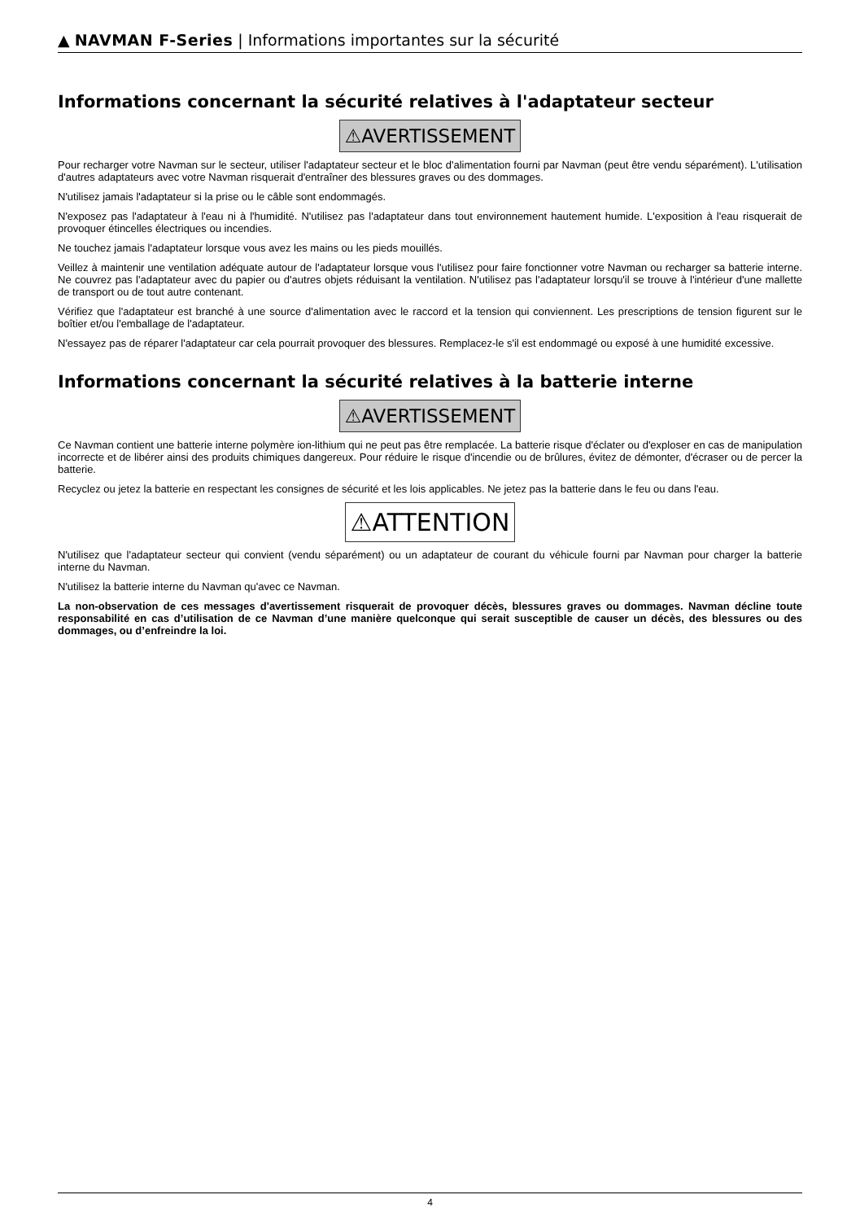▲ NAVMAN F-Series | Informations importantes sur la sécurité
Informations concernant la sécurité relatives à l'adaptateur secteur
⚠AVERTISSEMENT
Pour recharger votre Navman sur le secteur, utiliser l'adaptateur secteur et le bloc d'alimentation fourni par Navman (peut être vendu séparément). L'utilisation d'autres adaptateurs avec votre Navman risquerait d'entraîner des blessures graves ou des dommages.
N'utilisez jamais l'adaptateur si la prise ou le câble sont endommagés.
N'exposez pas l'adaptateur à l'eau ni à l'humidité. N'utilisez pas l'adaptateur dans tout environnement hautement humide. L'exposition à l'eau risquerait de provoquer étincelles électriques ou incendies.
Ne touchez jamais l'adaptateur lorsque vous avez les mains ou les pieds mouillés.
Veillez à maintenir une ventilation adéquate autour de l'adaptateur lorsque vous l'utilisez pour faire fonctionner votre Navman ou recharger sa batterie interne. Ne couvrez pas l'adaptateur avec du papier ou d'autres objets réduisant la ventilation. N'utilisez pas l'adaptateur lorsqu'il se trouve à l'intérieur d'une mallette de transport ou de tout autre contenant.
Vérifiez que l'adaptateur est branché à une source d'alimentation avec le raccord et la tension qui conviennent. Les prescriptions de tension figurent sur le boîtier et/ou l'emballage de l'adaptateur.
N'essayez pas de réparer l'adaptateur car cela pourrait provoquer des blessures. Remplacez-le s'il est endommagé ou exposé à une humidité excessive.
Informations concernant la sécurité relatives à la batterie interne
⚠AVERTISSEMENT
Ce Navman contient une batterie interne polymère ion-lithium qui ne peut pas être remplacée. La batterie risque d'éclater ou d'exploser en cas de manipulation incorrecte et de libérer ainsi des produits chimiques dangereux. Pour réduire le risque d'incendie ou de brûlures, évitez de démonter, d'écraser ou de percer la batterie.
Recyclez ou jetez la batterie en respectant les consignes de sécurité et les lois applicables. Ne jetez pas la batterie dans le feu ou dans l'eau.
⚠ATTENTION
N'utilisez que l'adaptateur secteur qui convient (vendu séparément) ou un adaptateur de courant du véhicule fourni par Navman pour charger la batterie interne du Navman.
N'utilisez la batterie interne du Navman qu'avec ce Navman.
La non-observation de ces messages d'avertissement risquerait de provoquer décès, blessures graves ou dommages. Navman décline toute responsabilité en cas d’utilisation de ce Navman d’une manière quelconque qui serait susceptible de causer un décès, des blessures ou des dommages, ou d’enfreindre la loi.
4